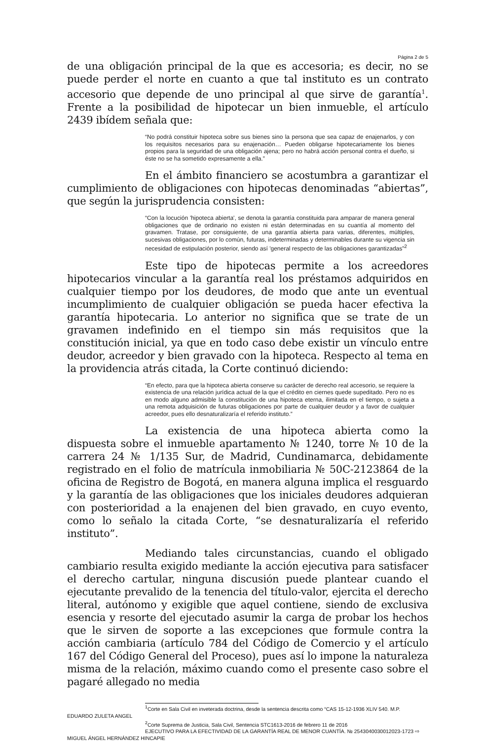Página 2 de 5
de una obligación principal de la que es accesoria; es decir, no se puede perder el norte en cuanto a que tal instituto es un contrato accesorio que depende de uno principal al que sirve de garantía<sup>1</sup>. Frente a la posibilidad de hipotecar un bien inmueble, el artículo 2439 ibídem señala que:
“No podrá constituir hipoteca sobre sus bienes sino la persona que sea capaz de enajenarlos, y con los requisitos necesarios para su enajenación… Pueden obligarse hipotecariamente los bienes propios para la seguridad de una obligación ajena; pero no habrá acción personal contra el dueño, si éste no se ha sometido expresamente a ella.”
En el ámbito financiero se acostumbra a garantizar el cumplimiento de obligaciones con hipotecas denominadas “abiertas”, que según la jurisprudencia consisten:
“Con la locución 'hipoteca abierta', se denota la garantía constituida para amparar de manera general obligaciones que de ordinario no existen ni están determinadas en su cuantía al momento del gravamen. Tratase, por consiguiente, de una garantía abierta para varias, diferentes, múltiples, sucesivas obligaciones, por lo común, futuras, indeterminadas y determinables durante su vigencia sin necesidad de estipulación posterior, siendo así 'general respecto de las obligaciones garantizadas”<sup>2</sup>
Este tipo de hipotecas permite a los acreedores hipotecarios vincular a la garantía real los préstamos adquiridos en cualquier tiempo por los deudores, de modo que ante un eventual incumplimiento de cualquier obligación se pueda hacer efectiva la garantía hipotecaria. Lo anterior no significa que se trate de un gravamen indefinido en el tiempo sin más requisitos que la constitución inicial, ya que en todo caso debe existir un vínculo entre deudor, acreedor y bien gravado con la hipoteca. Respecto al tema en la providencia atrás citada, la Corte continuó diciendo:
“En efecto, para que la hipoteca abierta conserve su carácter de derecho real accesorio, se requiere la existencia de una relación jurídica actual de la que el crédito en ciernes quede supeditado. Pero no es en modo alguno admisible la constitución de una hipoteca eterna, ilimitada en el tiempo, o sujeta a una remota adquisición de futuras obligaciones por parte de cualquier deudor y a favor de cualquier acreedor, pues ello desnaturalizaría el referido instituto.”
La existencia de una hipoteca abierta como la dispuesta sobre el inmueble apartamento № 1240, torre № 10 de la carrera 24 № 1/135 Sur, de Madrid, Cundinamarca, debidamente registrado en el folio de matrícula inmobiliaria № 50C-2123864 de la oficina de Registro de Bogotá, en manera alguna implica el resguardo y la garantía de las obligaciones que los iniciales deudores adquieran con posterioridad a la enajenen del bien gravado, en cuyo evento, como lo señalo la citada Corte, “se desnaturalizaría el referido instituto”.
Mediando tales circunstancias, cuando el obligado cambiario resulta exigido mediante la acción ejecutiva para satisfacer el derecho cartular, ninguna discusión puede plantear cuando el ejecutante prevalido de la tenencia del título-valor, ejercita el derecho literal, autónomo y exigible que aquel contiene, siendo de exclusiva esencia y resorte del ejecutado asumir la carga de probar los hechos que le sirven de soporte a las excepciones que formule contra la acción cambiaria (artículo 784 del Código de Comercio y el artículo 167 del Código General del Proceso), pues así lo impone la naturaleza misma de la relación, máximo cuando como el presente caso sobre el pagaré allegado no media
<sup>1</sup> Corte en Sala Civil en inveterada doctrina, desde la sentencia descrita como “CAS 15-12-1936 XLIV 540. M.P.
EDUARDO ZULETA ANGEL
<sup>2</sup> Corte Suprema de Justicia, Sala Civil, Sentencia STC1613-2016 de febrero 11 de 2016
EJECUTIVO PARA LA EFECTIVIDAD DE LA GARANTÍA REAL DE MENOR CUANTÍA. № 2543040030012023-1723 ⇨
MIGUEL ÁNGEL HERNÁNDEZ HINCAPIE